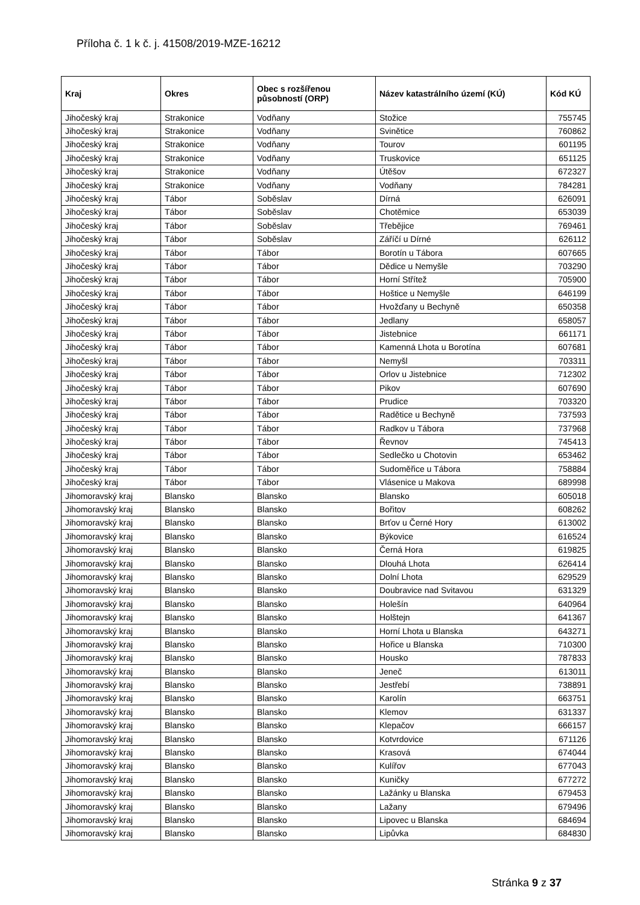Příloha č. 1 k č. j. 41508/2019-MZE-16212
| Kraj | Okres | Obec s rozšířenou působností (ORP) | Název katastrálního území (KÚ) | Kód KÚ |
| --- | --- | --- | --- | --- |
| Jihočeský kraj | Strakonice | Vodňany | Stožice | 755745 |
| Jihočeský kraj | Strakonice | Vodňany | Svinětice | 760862 |
| Jihočeský kraj | Strakonice | Vodňany | Tourov | 601195 |
| Jihočeský kraj | Strakonice | Vodňany | Truskovice | 651125 |
| Jihočeský kraj | Strakonice | Vodňany | Útěšov | 672327 |
| Jihočeský kraj | Strakonice | Vodňany | Vodňany | 784281 |
| Jihočeský kraj | Tábor | Soběslav | Dírná | 626091 |
| Jihočeský kraj | Tábor | Soběslav | Chotěmice | 653039 |
| Jihočeský kraj | Tábor | Soběslav | Třebějice | 769461 |
| Jihočeský kraj | Tábor | Soběslav | Záříčí u Dírné | 626112 |
| Jihočeský kraj | Tábor | Tábor | Borotín u Tábora | 607665 |
| Jihočeský kraj | Tábor | Tábor | Dědice u Nemyšle | 703290 |
| Jihočeský kraj | Tábor | Tábor | Horní Střítež | 705900 |
| Jihočeský kraj | Tábor | Tábor | Hoštice u Nemyšle | 646199 |
| Jihočeský kraj | Tábor | Tábor | Hvožďany u Bechyně | 650358 |
| Jihočeský kraj | Tábor | Tábor | Jedlany | 658057 |
| Jihočeský kraj | Tábor | Tábor | Jistebnice | 661171 |
| Jihočeský kraj | Tábor | Tábor | Kamenná Lhota u Borotína | 607681 |
| Jihočeský kraj | Tábor | Tábor | Nemyšl | 703311 |
| Jihočeský kraj | Tábor | Tábor | Orlov u Jistebnice | 712302 |
| Jihočeský kraj | Tábor | Tábor | Pikov | 607690 |
| Jihočeský kraj | Tábor | Tábor | Prudice | 703320 |
| Jihočeský kraj | Tábor | Tábor | Radětice u Bechyně | 737593 |
| Jihočeský kraj | Tábor | Tábor | Radkov u Tábora | 737968 |
| Jihočeský kraj | Tábor | Tábor | Řevnov | 745413 |
| Jihočeský kraj | Tábor | Tábor | Sedlečko u Chotovin | 653462 |
| Jihočeský kraj | Tábor | Tábor | Sudoměřice u Tábora | 758884 |
| Jihočeský kraj | Tábor | Tábor | Vlásenice u Makova | 689998 |
| Jihomoravský kraj | Blansko | Blansko | Blansko | 605018 |
| Jihomoravský kraj | Blansko | Blansko | Bořitov | 608262 |
| Jihomoravský kraj | Blansko | Blansko | Brťov u Černé Hory | 613002 |
| Jihomoravský kraj | Blansko | Blansko | Býkovice | 616524 |
| Jihomoravský kraj | Blansko | Blansko | Černá Hora | 619825 |
| Jihomoravský kraj | Blansko | Blansko | Dlouhá Lhota | 626414 |
| Jihomoravský kraj | Blansko | Blansko | Dolní Lhota | 629529 |
| Jihomoravský kraj | Blansko | Blansko | Doubravice nad Svitavou | 631329 |
| Jihomoravský kraj | Blansko | Blansko | Holešín | 640964 |
| Jihomoravský kraj | Blansko | Blansko | Holštejn | 641367 |
| Jihomoravský kraj | Blansko | Blansko | Horní Lhota u Blanska | 643271 |
| Jihomoravský kraj | Blansko | Blansko | Hořice u Blanska | 710300 |
| Jihomoravský kraj | Blansko | Blansko | Housko | 787833 |
| Jihomoravský kraj | Blansko | Blansko | Jeneč | 613011 |
| Jihomoravský kraj | Blansko | Blansko | Jestřebí | 738891 |
| Jihomoravský kraj | Blansko | Blansko | Karolín | 663751 |
| Jihomoravský kraj | Blansko | Blansko | Klemov | 631337 |
| Jihomoravský kraj | Blansko | Blansko | Klepačov | 666157 |
| Jihomoravský kraj | Blansko | Blansko | Kotvrdovice | 671126 |
| Jihomoravský kraj | Blansko | Blansko | Krasová | 674044 |
| Jihomoravský kraj | Blansko | Blansko | Kulířov | 677043 |
| Jihomoravský kraj | Blansko | Blansko | Kuničky | 677272 |
| Jihomoravský kraj | Blansko | Blansko | Lažánky u Blanska | 679453 |
| Jihomoravský kraj | Blansko | Blansko | Lažany | 679496 |
| Jihomoravský kraj | Blansko | Blansko | Lipovec u Blanska | 684694 |
| Jihomoravský kraj | Blansko | Blansko | Lipůvka | 684830 |
Stránka 9 z 37